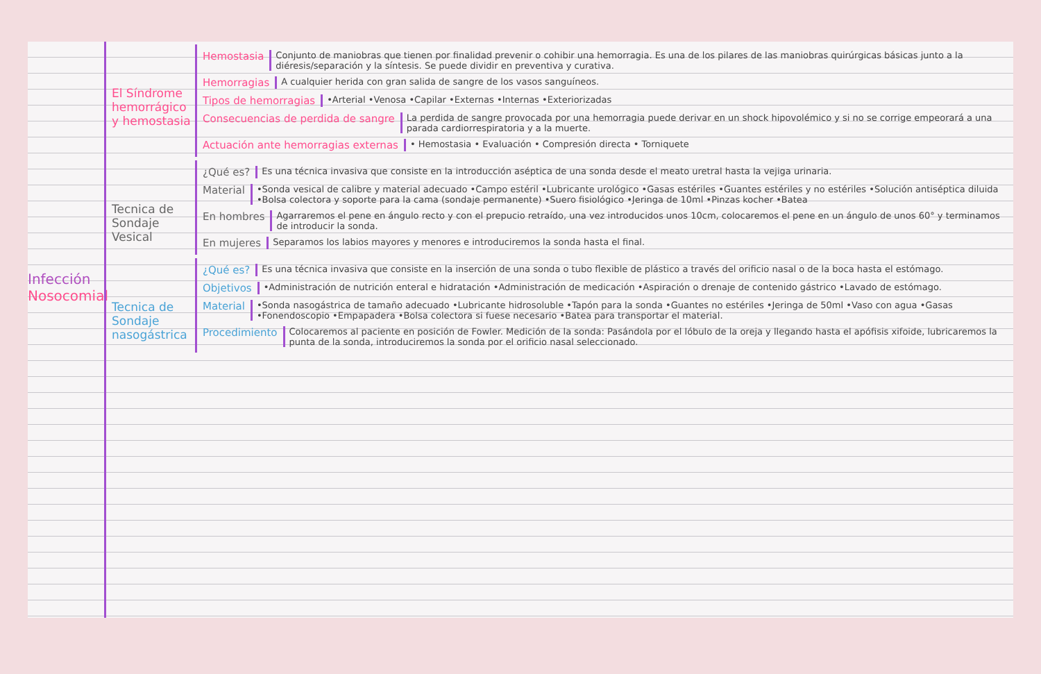Infección
Nosocomial
El Síndrome hemorrágico y hemostasia
Hemostasia
Conjunto de maniobras que tienen por finalidad prevenir o cohibir una hemorragia. Es una de los pilares de las maniobras quirúrgicas básicas junto a la diéresis/separación y la síntesis. Se puede dividir en preventiva y curativa.
Hemorragias
A cualquier herida con gran salida de sangre de los vasos sanguíneos.
Tipos de hemorragias
•Arterial •Venosa •Capilar •Externas •Internas •Exteriorizadas
Consecuencias de perdida de sangre
La perdida de sangre provocada por una hemorragia puede derivar en un shock hipovolémico y si no se corrige empeorará a una parada cardiorrespiratoria y a la muerte.
Actuación ante hemorragias externas
• Hemostasia • Evaluación • Compresión directa • Torniquete
Tecnica de Sondaje Vesical
¿Qué es?
Es una técnica invasiva que consiste en la introducción aséptica de una sonda desde el meato uretral hasta la vejiga urinaria.
Material
•Sonda vesical de calibre y material adecuado •Campo estéril •Lubricante urológico •Gasas estériles •Guantes estériles y no estériles •Solución antiséptica diluida •Bolsa colectora y soporte para la cama (sondaje permanente) •Suero fisiológico •Jeringa de 10ml •Pinzas kocher •Batea
En hombres
Agarraremos el pene en ángulo recto y con el prepucio retraído, una vez introducidos unos 10cm, colocaremos el pene en un ángulo de unos 60° y terminamos de introducir la sonda.
En mujeres
Separamos los labios mayores y menores e introduciremos la sonda hasta el final.
Tecnica de Sondaje nasogástrica
¿Qué es?
Es una técnica invasiva que consiste en la inserción de una sonda o tubo flexible de plástico a través del orificio nasal o de la boca hasta el estómago.
Objetivos
•Administración de nutrición enteral e hidratación •Administración de medicación •Aspiración o drenaje de contenido gástrico •Lavado de estómago.
Material
•Sonda nasogástrica de tamaño adecuado •Lubricante hidrosoluble •Tapón para la sonda •Guantes no estériles •Jeringa de 50ml •Vaso con agua •Gasas •Fonendoscopio •Empapadera •Bolsa colectora si fuese necesario •Batea para transportar el material.
Procedimiento
Colocaremos al paciente en posición de Fowler. Medición de la sonda: Pasándola por el lóbulo de la oreja y llegando hasta el apófisis xifoide, lubricaremos la punta de la sonda, introduciremos la sonda por el orificio nasal seleccionado.